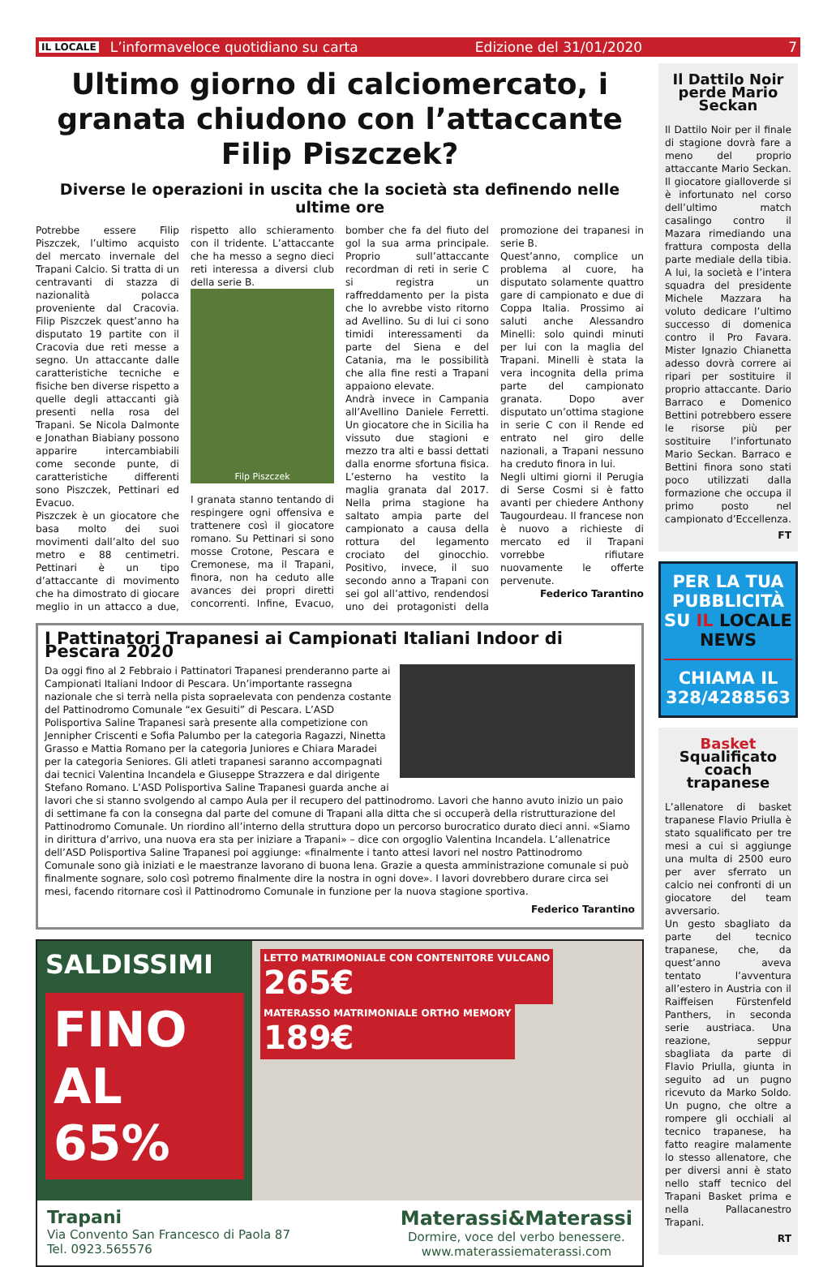IL LOCALE L’informaveloce quotidiano su carta Edizione del 31/01/2020 7
Ultimo giorno di calciomercato, i granata chiudono con l’attaccante Filip Piszczek?
Diverse le operazioni in uscita che la società sta definendo nelle ultime ore
Potrebbe essere Filip Piszczek, l’ultimo acquisto del mercato invernale del Trapani Calcio. Si tratta di un centravanti di stazza di nazionalità polacca proveniente dal Cracovia. Filip Piszczek quest’anno ha disputato 19 partite con il Cracovia due reti messe a segno. Un attaccante dalle caratteristiche tecniche e fisiche ben diverse rispetto a quelle degli attaccanti già presenti nella rosa del Trapani. Se Nicola Dalmonte e Jonathan Biabiany possono apparire intercambiabili come seconde punte, di caratteristiche differenti sono Piszczek, Pettinari ed Evacuo.
Piszczek è un giocatore che basa molto dei suoi movimenti dall’alto del suo metro e 88 centimetri. Pettinari è un tipo d’attaccante di movimento che ha dimostrato di giocare meglio in un attacco a due, rispetto allo schieramento con il tridente. L’attaccante che ha messo a segno dieci reti interessa a diversi club della serie B.
Filp Piszczek
I granata stanno tentando di respingere ogni offensiva e trattenere così il giocatore romano. Su Pettinari si sono mosse Crotone, Pescara e Cremonese, ma il Trapani, finora, non ha ceduto alle avances dei propri diretti concorrenti. Infine, Evacuo, bomber che fa del fiuto del gol la sua arma principale. Proprio sull’attaccante recordman di reti in serie C si registra un raffreddamento per la pista che lo avrebbe visto ritorno ad Avellino. Su di lui ci sono timidi interessamenti da parte del Siena e del Catania, ma le possibilità che alla fine resti a Trapani appaiono elevate.
Andrà invece in Campania all’Avellino Daniele Ferretti. Un giocatore che in Sicilia ha vissuto due stagioni e mezzo tra alti e bassi dettati dalla enorme sfortuna fisica. L’esterno ha vestito la maglia granata dal 2017. Nella prima stagione ha saltato ampia parte del campionato a causa della rottura del legamento crociato del ginocchio. Positivo, invece, il suo secondo anno a Trapani con sei gol all’attivo, rendendosi uno dei protagonisti della promozione dei trapanesi in serie B.
Quest’anno, complice un problema al cuore, ha disputato solamente quattro gare di campionato e due di Coppa Italia. Prossimo ai saluti anche Alessandro Minelli: solo quindi minuti per lui con la maglia del Trapani. Minelli è stata la vera incognita della prima parte del campionato granata. Dopo aver disputato un’ottima stagione in serie C con il Rende ed entrato nel giro delle nazionali, a Trapani nessuno ha creduto finora in lui.
Negli ultimi giorni il Perugia di Serse Cosmi si è fatto avanti per chiedere Anthony Taugourdeau. Il francese non è nuovo a richieste di mercato ed il Trapani vorrebbe rifiutare nuovamente le offerte pervenute.
Federico Tarantino
I Pattinatori Trapanesi ai Campionati Italiani Indoor di Pescara 2020
Da oggi fino al 2 Febbraio i Pattinatori Trapanesi prenderanno parte ai Campionati Italiani Indoor di Pescara. Un’importante rassegna nazionale che si terrà nella pista sopraelevata con pendenza costante del Pattinodromo Comunale “ex Gesuiti” di Pescara. L’ASD Polisportiva Saline Trapanesi sarà presente alla competizione con Jennipher Criscenti e Sofia Palumbo per la categoria Ragazzi, Ninetta Grasso e Mattia Romano per la categoria Juniores e Chiara Maradei per la categoria Seniores. Gli atleti trapanesi saranno accompagnati dai tecnici Valentina Incandela e Giuseppe Strazzera e dal dirigente Stefano Romano. L’ASD Polisportiva Saline Trapanesi guarda anche ai lavori che si stanno svolgendo al campo Aula per il recupero del pattinodromo. Lavori che hanno avuto inizio un paio di settimane fa con la consegna dal parte del comune di Trapani alla ditta che si occuperà della ristrutturazione del Pattinodromo Comunale. Un riordino all’interno della struttura dopo un percorso burocratico durato dieci anni. «Siamo in dirittura d’arrivo, una nuova era sta per iniziare a Trapani» – dice con orgoglio Valentina Incandela. L’allenatrice dell’ASD Polisportiva Saline Trapanesi poi aggiunge: «finalmente i tanto attesi lavori nel nostro Pattinodromo Comunale sono già iniziati e le maestranze lavorano di buona lena. Grazie a questa amministrazione comunale si può finalmente sognare, solo così potremo finalmente dire la nostra in ogni dove». I lavori dovrebbero durare circa sei mesi, facendo ritornare così il Pattinodromo Comunale in funzione per la nuova stagione sportiva.
Federico Tarantino
SALDISSIMI
FINO AL 65%
LETTO MATRIMONIALE CON CONTENITORE VULCANO
265€ MATERASSO MATRIMONIALE ORTHO MEMORY
189€
Trapani
Via Convento San Francesco di Paola 87
Tel. 0923.565576
Materassi&Materassi
Dormire, voce del verbo benessere.
www.materassiematerassi.com
Il Dattilo Noir perde Mario Seckan
Il Dattilo Noir per il finale di stagione dovrà fare a meno del proprio attaccante Mario Seckan. Il giocatore gialloverde si è infortunato nel corso dell’ultimo match casalingo contro il Mazara rimediando una frattura composta della parte mediale della tibia. A lui, la società e l’intera squadra del presidente Michele Mazzara ha voluto dedicare l’ultimo successo di domenica contro il Pro Favara. Mister Ignazio Chianetta adesso dovrà correre ai ripari per sostituire il proprio attaccante. Dario Barraco e Domenico Bettini potrebbero essere le risorse più per sostituire l’infortunato Mario Seckan. Barraco e Bettini finora sono stati poco utilizzati dalla formazione che occupa il primo posto nel campionato d’Eccellenza.
FT
PER LA TUA PUBBLICITÀ SU IL LOCALE NEWS
CHIAMA IL 328/4288563
Basket
Squalificato coach trapanese
L’allenatore di basket trapanese Flavio Priulla è stato squalificato per tre mesi a cui si aggiunge una multa di 2500 euro per aver sferrato un calcio nei confronti di un giocatore del team avversario.
Un gesto sbagliato da parte del tecnico trapanese, che, da quest’anno aveva tentato l’avventura all’estero in Austria con il Raiffeisen Fürstenfeld Panthers, in seconda serie austriaca. Una reazione, seppur sbagliata da parte di Flavio Priulla, giunta in seguito ad un pugno ricevuto da Marko Soldo. Un pugno, che oltre a rompere gli occhiali al tecnico trapanese, ha fatto reagire malamente lo stesso allenatore, che per diversi anni è stato nello staff tecnico del Trapani Basket prima e nella Pallacanestro Trapani.
RT